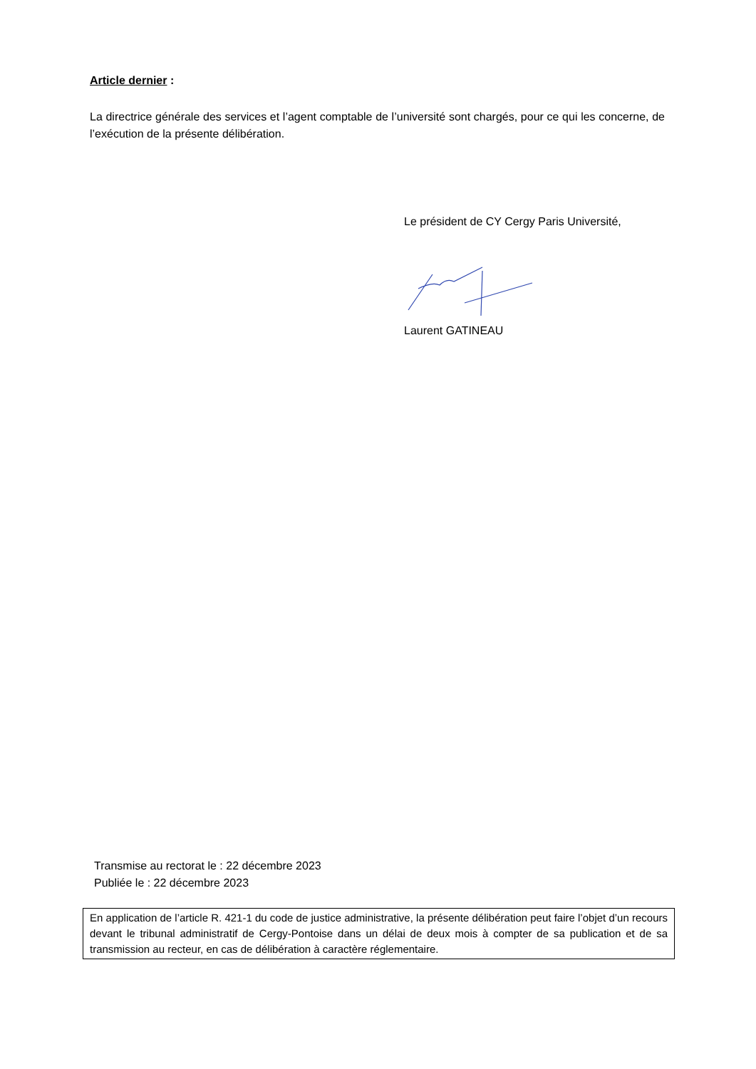Article dernier :
La directrice générale des services et l’agent comptable de l’université sont chargés, pour ce qui les concerne, de l’exécution de la présente délibération.
Le président de CY Cergy Paris Université,
Laurent GATINEAU
Transmise au rectorat le : 22 décembre 2023
Publiée le : 22 décembre 2023
En application de l’article R. 421-1 du code de justice administrative, la présente délibération peut faire l’objet d’un recours devant le tribunal administratif de Cergy-Pontoise dans un délai de deux mois à compter de sa publication et de sa transmission au recteur, en cas de délibération à caractère réglementaire.